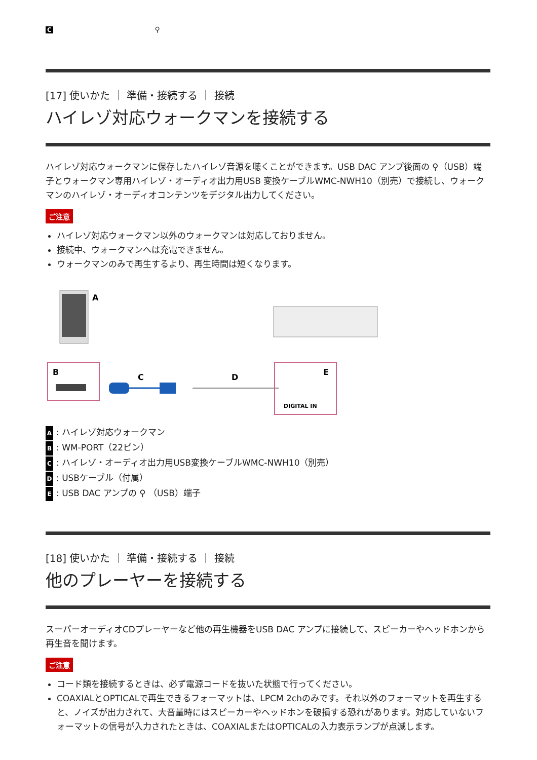C ⚲
[17] 使いかた ｜ 準備・接続する ｜ 接続
ハイレゾ対応ウォークマンを接続する
ハイレゾ対応ウォークマンに保存したハイレゾ音源を聴くことができます。USB DAC アンプ後面の ⚲（USB）端子とウォークマン専用ハイレゾ・オーディオ出力用USB 変換ケーブルWMC-NWH10（別売）で接続し、ウォークマンのハイレゾ・オーディオコンテンツをデジタル出力してください。
ご注意
ハイレゾ対応ウォークマン以外のウォークマンは対応しておりません。
接続中、ウォークマンへは充電できません。
ウォークマンのみで再生するより、再生時間は短くなります。
A
B
C
D
E
DIGITAL IN
A: ハイレゾ対応ウォークマン
B: WM-PORT（22ピン）
C: ハイレゾ・オーディオ出力用USB変換ケーブルWMC-NWH10（別売）
D: USBケーブル（付属）
E: USB DAC アンプの ⚲ （USB）端子
[18] 使いかた ｜ 準備・接続する ｜ 接続
他のプレーヤーを接続する
スーパーオーディオCDプレーヤーなど他の再生機器をUSB DAC アンプに接続して、スピーカーやヘッドホンから再生音を聞けます。
ご注意
コード類を接続するときは、必ず電源コードを抜いた状態で行ってください。
COAXIALとOPTICALで再生できるフォーマットは、LPCM 2chのみです。それ以外のフォーマットを再生すると、ノイズが出力されて、大音量時にはスピーカーやヘッドホンを破損する恐れがあります。対応していないフォーマットの信号が入力されたときは、COAXIALまたはOPTICALの入力表示ランプが点滅します。